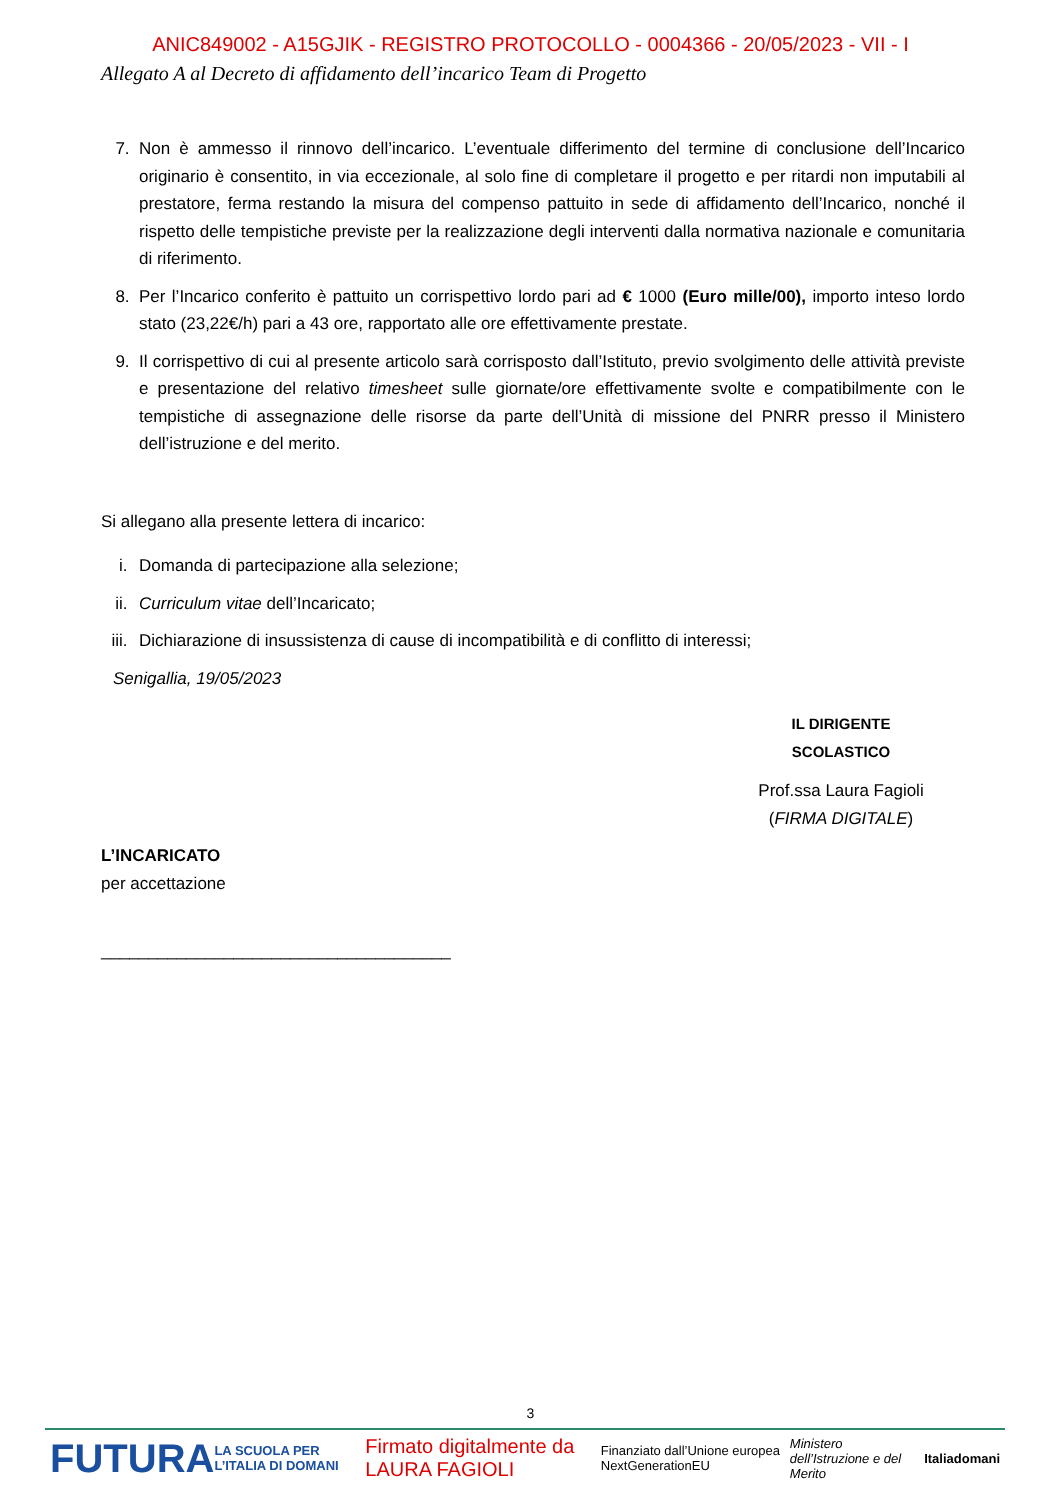ANIC849002 - A15GJIK - REGISTRO PROTOCOLLO - 0004366 - 20/05/2023 - VII - I
Allegato A al Decreto di affidamento dell’incarico Team di Progetto
7. Non è ammesso il rinnovo dell’incarico. L’eventuale differimento del termine di conclusione dell’Incarico originario è consentito, in via eccezionale, al solo fine di completare il progetto e per ritardi non imputabili al prestatore, ferma restando la misura del compenso pattuito in sede di affidamento dell’Incarico, nonché il rispetto delle tempistiche previste per la realizzazione degli interventi dalla normativa nazionale e comunitaria di riferimento.
8. Per l’Incarico conferito è pattuito un corrispettivo lordo pari ad € 1000 (Euro mille/00), importo inteso lordo stato (23,22€/h) pari a 43 ore, rapportato alle ore effettivamente prestate.
9. Il corrispettivo di cui al presente articolo sarà corrisposto dall’Istituto, previo svolgimento delle attività previste e presentazione del relativo timesheet sulle giornate/ore effettivamente svolte e compatibilmente con le tempistiche di assegnazione delle risorse da parte dell’Unità di missione del PNRR presso il Ministero dell’istruzione e del merito.
Si allegano alla presente lettera di incarico:
i. Domanda di partecipazione alla selezione;
ii. Curriculum vitae dell’Incaricato;
iii.
Dichiarazione di insussistenza di cause di incompatibilità e di conflitto di interessi;
Senigallia, 19/05/2023
IL DIRIGENTE SCOLASTICO
Prof.ssa Laura Fagioli
(FIRMA DIGITALE)
L’INCARICATO
per accettazione
_____________________________________
3
FUTURA LA SCUOLA PER L’ITALIA DI DOMANI Firmato digitalmente da LAURA FAGIOLI Finanziato dall’Unione europea NextGenerationEU Ministero dell’Istruzione e del Merito Italiadomani